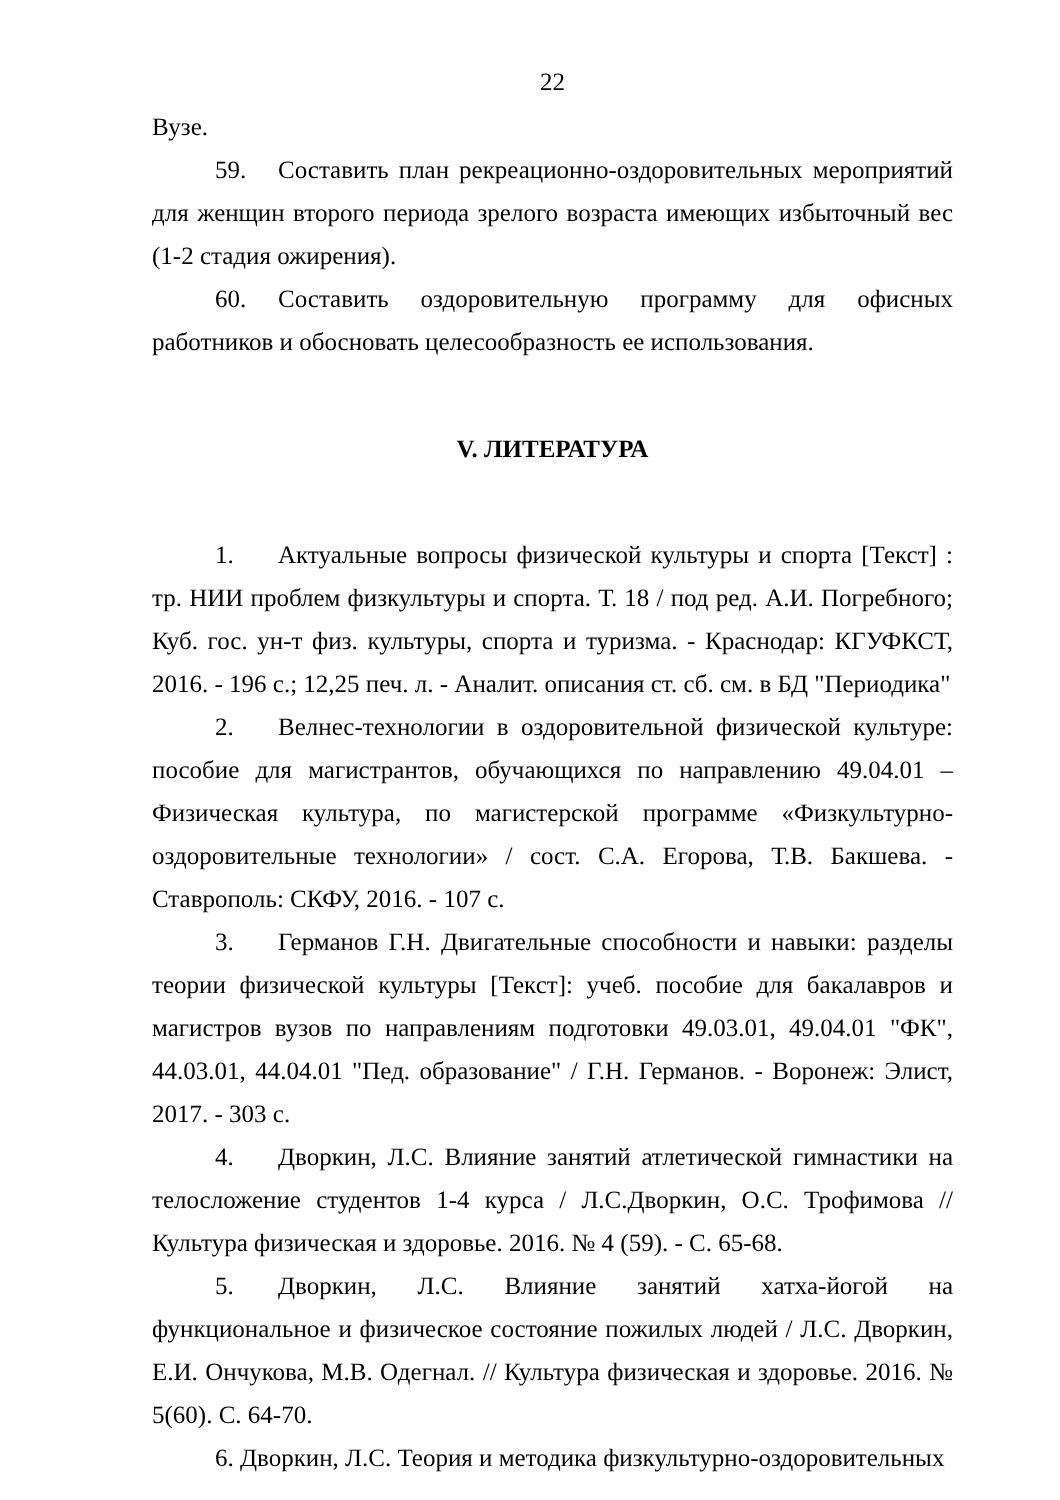22
Вузе.
59. Составить план рекреационно-оздоровительных мероприятий для женщин второго периода зрелого возраста имеющих избыточный вес (1-2 стадия ожирения).
60. Составить оздоровительную программу для офисных работников и обосновать целесообразность ее использования.
V. ЛИТЕРАТУРА
1. Актуальные вопросы физической культуры и спорта [Текст] : тр. НИИ проблем физкультуры и спорта. Т. 18 / под ред. А.И. Погребного; Куб. гос. ун-т физ. культуры, спорта и туризма. - Краснодар: КГУФКСТ, 2016. - 196 с.; 12,25 печ. л. - Аналит. описания ст. сб. см. в БД "Периодика"
2. Велнес-технологии в оздоровительной физической культуре: пособие для магистрантов, обучающихся по направлению 49.04.01 – Физическая культура, по магистерской программе «Физкультурно-оздоровительные технологии» / сост. С.А. Егорова, Т.В. Бакшева. - Ставрополь: СКФУ, 2016. - 107 с.
3. Германов Г.Н. Двигательные способности и навыки: разделы теории физической культуры [Текст]: учеб. пособие для бакалавров и магистров вузов по направлениям подготовки 49.03.01, 49.04.01 "ФК", 44.03.01, 44.04.01 "Пед. образование" / Г.Н. Германов. - Воронеж: Элист, 2017. - 303 с.
4. Дворкин, Л.С. Влияние занятий атлетической гимнастики на телосложение студентов 1-4 курса / Л.С.Дворкин, О.С. Трофимова // Культура физическая и здоровье. 2016. № 4 (59). - С. 65-68.
5. Дворкин, Л.С. Влияние занятий хатха-йогой на функциональное и физическое состояние пожилых людей / Л.С. Дворкин, Е.И. Ончукова, М.В. Одегнал. // Культура физическая и здоровье. 2016. № 5(60). С. 64-70.
6. Дворкин, Л.С. Теория и методика физкультурно-оздоровительных